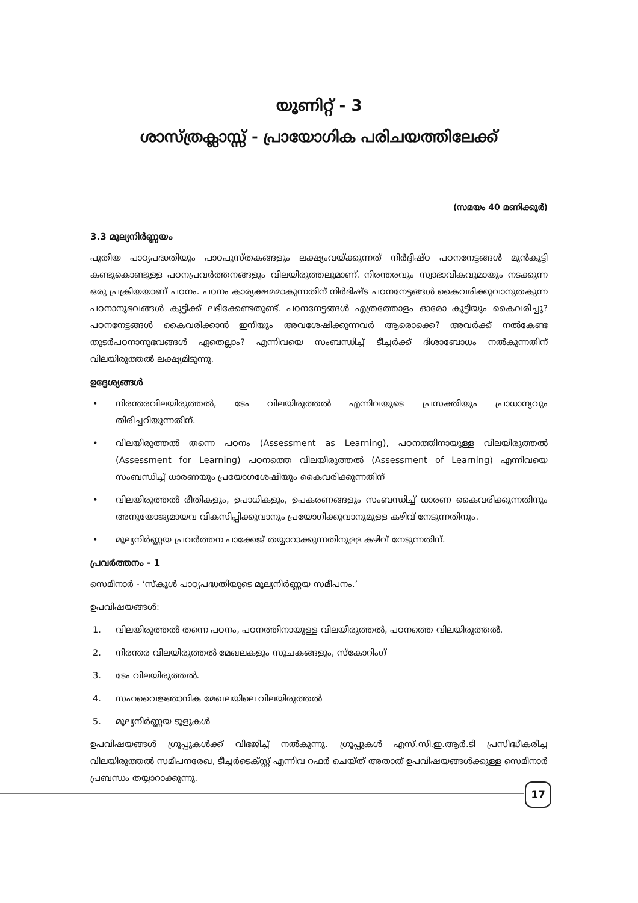യൂണിറ്റ് - 3
ശാസ്ത്രക്ലാസ്സ് - പ്രായോഗിക പരിചയത്തിലേക്ക്
(സമയം 40 മണിക്കൂർ)
3.3 മൂല്യനിർണ്ണയം
പുതിയ പാഠ്യപദ്ധതിയും പാഠപുസ്തകങ്ങളും ലക്ഷ്യംവയ്ക്കുന്നത് നിർദ്ദിഷ്ഠ പഠനനേട്ടങ്ങൾ മുൻകൂട്ടി കണ്ടുകൊണ്ടുള്ള പഠനപ്രവർത്തനങ്ങളും വിലയിരുത്തലുമാണ്. നിരന്തരവും സ്വാഭാവികവുമായും നടക്കുന്ന ഒരു പ്രക്രിയയാണ് പഠനം. പഠനം കാര്യക്ഷമമാകുന്നതിന് നിർദിഷ്ട പഠനനേട്ടങ്ങൾ കൈവരിക്കുവാനുതകുന്ന പഠനാനുഭവങ്ങൾ കുട്ടിക്ക് ലഭിക്കേണ്ടതുണ്ട്. പഠനനേട്ടങ്ങൾ എത്രത്തോളം ഓരോ കുട്ടിയും കൈവരിച്ചു? പഠനനേട്ടങ്ങൾ കൈവരിക്കാൻ ഇനിയും അവശേഷിക്കുന്നവർ ആരൊക്കെ? അവർക്ക് നൽകേണ്ട തുടർപഠനാനുഭവങ്ങൾ ഏതെല്ലാം? എന്നിവയെ സംബന്ധിച്ച് ടീച്ചർക്ക് ദിശാബോധം നൽകുന്നതിന് വിലയിരുത്തൽ ലക്ഷ്യമിടുന്നു.
ഉദ്ദേശ്യങ്ങൾ
• നിരന്തരവിലയിരുത്തൽ, ടേം വിലയിരുത്തൽ എന്നിവയുടെ പ്രസക്തിയും പ്രാധാന്യവും തിരിച്ചറിയുന്നതിന്.
• വിലയിരുത്തൽ തന്നെ പഠനം (Assessment as Learning), പഠനത്തിനായുള്ള വിലയിരുത്തൽ (Assessment for Learning) പഠനത്തെ വിലയിരുത്തൽ (Assessment of Learning) എന്നിവയെ സംബന്ധിച്ച് ധാരണയും പ്രയോഗശേഷിയും കൈവരിക്കുന്നതിന്
• വിലയിരുത്തൽ രീതികളും, ഉപാധികളും, ഉപകരണങ്ങളും സംബന്ധിച്ച് ധാരണ കൈവരിക്കുന്നതിനും അനുയോജ്യമായവ വികസിപ്പിക്കുവാനും പ്രയോഗിക്കുവാനുമുള്ള കഴിവ് നേടുന്നതിനും.
• മൂല്യനിർണ്ണയ പ്രവർത്തന പാക്കേജ് തയ്യാറാക്കുന്നതിനുള്ള കഴിവ് നേടുന്നതിന്.
പ്രവർത്തനം - 1
സെമിനാർ - ‘സ്കൂൾ പാഠ്യപദ്ധതിയുടെ മൂല്യനിർണ്ണയ സമീപനം.’
ഉപവിഷയങ്ങൾ:
1. വിലയിരുത്തൽ തന്നെ പഠനം, പഠനത്തിനായുള്ള വിലയിരുത്തൽ, പഠനത്തെ വിലയിരുത്തൽ.
2. നിരന്തര വിലയിരുത്തൽ മേഖലകളും സൂചകങ്ങളും, സ്കോറിംഗ്
3. ടേം വിലയിരുത്തൽ.
4. സഹവൈജ്ഞാനിക മേഖലയിലെ വിലയിരുത്തൽ
5. മൂല്യനിർണ്ണയ ടൂളുകൾ
ഉപവിഷയങ്ങൾ ഗ്രൂപ്പുകൾക്ക് വിഭജിച്ച് നൽകുന്നു. ഗ്രൂപ്പുകൾ എസ്.സി.ഇ.ആർ.ടി പ്രസിദ്ധീകരിച്ച വിലയിരുത്തൽ സമീപനരേഖ, ടീച്ചർടെക്സ്റ്റ് എന്നിവ റഫർ ചെയ്ത് അതാത് ഉപവിഷയങ്ങൾക്കുള്ള സെമിനാർ പ്രബന്ധം തയ്യാറാക്കുന്നു.
17